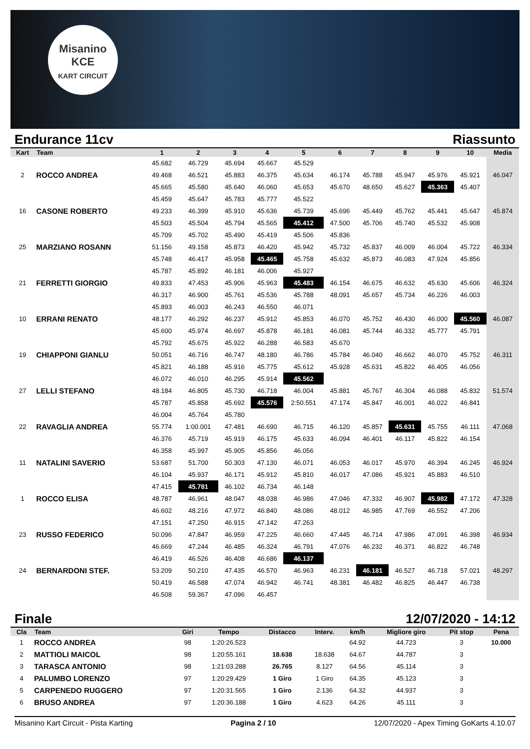Misanino
KCE
KART CIRCUIT
Endurance 11cv Riassunto
| Kart | Team | 1 | 2 | 3 | 4 | 5 | 6 | 7 | 8 | 9 | 10 | Media |
| --- | --- | --- | --- | --- | --- | --- | --- | --- | --- | --- | --- | --- |
| | | 45.682 | 46.729 | 45.694 | 45.667 | 45.529 | | | | | | |
| 2 | ROCCO ANDREA | 49.468 | 46.521 | 45.883 | 46.375 | 45.634 | 46.174 | 45.788 | 45.947 | 45.976 | 45.921 | 46.047 |
| | | 45.665 | 45.580 | 45.640 | 46.060 | 45.653 | 45.670 | 48.650 | 45.627 | 45.363 | 45.407 | |
| | | 45.459 | 45.647 | 45.783 | 45.777 | 45.522 | | | | | | |
| 16 | CASONE ROBERTO | 49.233 | 46.399 | 45.910 | 45.636 | 45.739 | 45.696 | 45.449 | 45.762 | 45.441 | 45.647 | 45.874 |
| | | 45.503 | 45.504 | 45.794 | 45.565 | 45.412 | 47.500 | 45.706 | 45.740 | 45.532 | 45.908 | |
| | | 45.709 | 45.702 | 45.490 | 45.419 | 45.506 | 45.836 | | | | | |
| 25 | MARZIANO ROSANN | 51.156 | 49.158 | 45.873 | 46.420 | 45.942 | 45.732 | 45.837 | 46.009 | 46.004 | 45.722 | 46.334 |
| | | 45.748 | 46.417 | 45.958 | 45.465 | 45.758 | 45.632 | 45.873 | 46.083 | 47.924 | 45.856 | |
| | | 45.787 | 45.892 | 46.181 | 46.006 | 45.927 | | | | | | |
| 21 | FERRETTI GIORGIO | 49.833 | 47.453 | 45.906 | 45.963 | 45.483 | 46.154 | 46.675 | 46.632 | 45.630 | 45.606 | 46.324 |
| | | 46.317 | 46.900 | 45.761 | 45.536 | 45.788 | 48.091 | 45.657 | 45.734 | 46.226 | 46.003 | |
| | | 45.893 | 46.003 | 46.243 | 46.550 | 46.071 | | | | | | |
| 10 | ERRANI RENATO | 48.177 | 46.292 | 46.237 | 45.912 | 45.853 | 46.070 | 45.752 | 46.430 | 46.000 | 45.560 | 46.087 |
| | | 45.600 | 45.974 | 46.697 | 45.878 | 46.181 | 46.081 | 45.744 | 46.332 | 45.777 | 45.791 | |
| | | 45.792 | 45.675 | 45.922 | 46.288 | 46.583 | 45.670 | | | | | |
| 19 | CHIAPPONI GIANLU | 50.051 | 46.716 | 46.747 | 48.180 | 46.786 | 45.784 | 46.040 | 46.662 | 46.070 | 45.752 | 46.311 |
| | | 45.821 | 46.188 | 45.916 | 45.775 | 45.612 | 45.928 | 45.631 | 45.822 | 46.405 | 46.056 | |
| | | 46.072 | 46.010 | 46.295 | 45.914 | 45.562 | | | | | | |
| 27 | LELLI STEFANO | 48.184 | 46.805 | 45.730 | 46.718 | 46.004 | 45.881 | 45.767 | 46.304 | 46.088 | 45.832 | 51.574 |
| | | 45.787 | 45.858 | 45.692 | 45.576 | 2:50.551 | 47.174 | 45.847 | 46.001 | 46.022 | 46.841 | |
| | | 46.004 | 45.764 | 45.780 | | | | | | | | |
| 22 | RAVAGLIA ANDREA | 55.774 | 1:00.001 | 47.481 | 46.690 | 46.715 | 46.120 | 45.857 | 45.631 | 45.755 | 46.111 | 47.068 |
| | | 46.376 | 45.719 | 45.919 | 46.175 | 45.633 | 46.094 | 46.401 | 46.117 | 45.822 | 46.154 | |
| | | 46.358 | 45.997 | 45.905 | 45.856 | 46.056 | | | | | | |
| 11 | NATALINI SAVERIO | 53.687 | 51.700 | 50.303 | 47.130 | 46.071 | 46.053 | 46.017 | 45.970 | 46.394 | 46.245 | 46.924 |
| | | 46.104 | 45.937 | 46.171 | 45.912 | 45.810 | 46.017 | 47.086 | 45.921 | 45.883 | 46.510 | |
| | | 47.415 | 45.781 | 46.102 | 46.734 | 46.148 | | | | | | |
| 1 | ROCCO ELISA | 48.787 | 46.961 | 48.047 | 48.038 | 46.986 | 47.046 | 47.332 | 46.907 | 45.982 | 47.172 | 47.328 |
| | | 46.602 | 48.216 | 47.972 | 46.840 | 48.086 | 48.012 | 46.985 | 47.769 | 46.552 | 47.206 | |
| | | 47.151 | 47.250 | 46.915 | 47.142 | 47.263 | | | | | | |
| 23 | RUSSO FEDERICO | 50.096 | 47.847 | 46.959 | 47.225 | 46.660 | 47.445 | 46.714 | 47.986 | 47.091 | 46.398 | 46.934 |
| | | 46.669 | 47.244 | 46.485 | 46.324 | 46.791 | 47.076 | 46.232 | 46.371 | 46.822 | 46.748 | |
| | | 46.419 | 46.526 | 46.408 | 46.686 | 46.137 | | | | | | |
| 24 | BERNARDONI STEF. | 53.209 | 50.210 | 47.435 | 46.570 | 46.963 | 46.231 | 46.181 | 46.527 | 46.718 | 57.021 | 48.297 |
| | | 50.419 | 46.588 | 47.074 | 46.942 | 46.741 | 48.381 | 46.482 | 46.825 | 46.447 | 46.738 | |
| | | 46.508 | 59.367 | 47.096 | 46.457 | | | | | | | |
Finale 12/07/2020 - 14:12
| Cla | Team | Giri | Tempo | Distacco | Interv. | km/h | Migliore giro | Pit stop | Pena |
| --- | --- | --- | --- | --- | --- | --- | --- | --- | --- |
| 1 | ROCCO ANDREA | 98 | 1:20:26.523 | | | 64.92 | 44.723 | 3 | 10.000 |
| 2 | MATTIOLI MAICOL | 98 | 1:20:55.161 | 18.638 | 18.638 | 64.67 | 44.787 | 3 | |
| 3 | TARASCA ANTONIO | 98 | 1:21:03.288 | 26.765 | 8.127 | 64.56 | 45.114 | 3 | |
| 4 | PALUMBO LORENZO | 97 | 1:20:29.429 | 1 Giro | 1 Giro | 64.35 | 45.123 | 3 | |
| 5 | CARPENEDO RUGGERO | 97 | 1:20:31.565 | 1 Giro | 2.136 | 64.32 | 44.937 | 3 | |
| 6 | BRUSO ANDREA | 97 | 1:20:36.188 | 1 Giro | 4.623 | 64.26 | 45.111 | 3 | |
Misanino Kart Circuit - Pista Karting Pagina 2 / 10 12/07/2020 - Apex Timing GoKarts 4.10.07